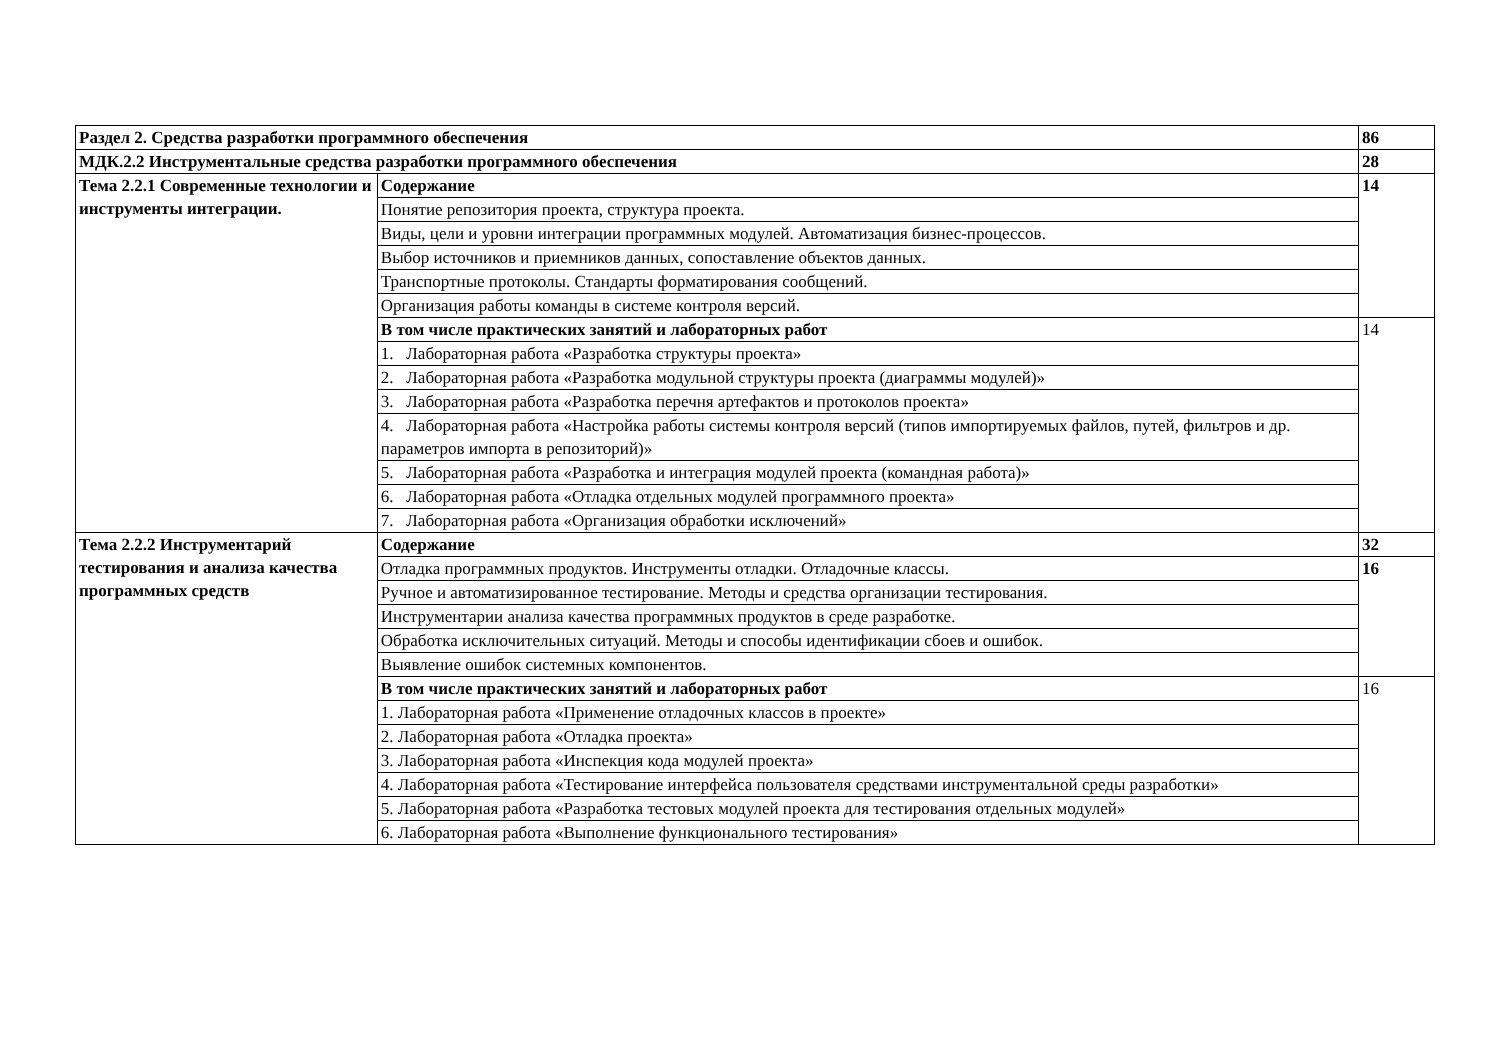| Раздел 2. Средства разработки программного обеспечения | | 86 |
| МДК.2.2 Инструментальные средства разработки программного обеспечения | | 28 |
| Тема 2.2.1 Современные технологии и инструменты интеграции. | Содержание | 14 |
| | Понятие репозитория проекта, структура проекта. | |
| | Виды, цели и уровни интеграции программных модулей. Автоматизация бизнес-процессов. | |
| | Выбор источников и приемников данных, сопоставление объектов данных. | |
| | Транспортные протоколы. Стандарты форматирования сообщений. | |
| | Организация работы команды в системе контроля версий. | |
| | В том числе практических занятий и лабораторных работ | 14 |
| | 1. Лабораторная работа «Разработка структуры проекта» | |
| | 2. Лабораторная работа «Разработка модульной структуры проекта (диаграммы модулей)» | |
| | 3. Лабораторная работа «Разработка перечня артефактов и протоколов проекта» | |
| | 4. Лабораторная работа «Настройка работы системы контроля версий (типов импортируемых файлов, путей, фильтров и др. параметров импорта в репозиторий)» | |
| | 5. Лабораторная работа «Разработка и интеграция модулей проекта (командная работа)» | |
| | 6. Лабораторная работа «Отладка отдельных модулей программного проекта» | |
| | 7. Лабораторная работа «Организация обработки исключений» | |
| Тема 2.2.2 Инструментарий тестирования и анализа качества программных средств | Содержание | 32 |
| | Отладка программных продуктов. Инструменты отладки. Отладочные классы. | 16 |
| | Ручное и автоматизированное тестирование. Методы и средства организации тестирования. | |
| | Инструментарии анализа качества программных продуктов в среде разработке. | |
| | Обработка исключительных ситуаций. Методы и способы идентификации сбоев и ошибок. | |
| | Выявление ошибок системных компонентов. | |
| | В том числе практических занятий и лабораторных работ | 16 |
| | 1. Лабораторная работа «Применение отладочных классов в проекте» | |
| | 2. Лабораторная работа «Отладка проекта» | |
| | 3. Лабораторная работа «Инспекция кода модулей проекта» | |
| | 4. Лабораторная работа «Тестирование интерфейса пользователя средствами инструментальной среды разработки» | |
| | 5. Лабораторная работа «Разработка тестовых модулей проекта для тестирования отдельных модулей» | |
| | 6. Лабораторная работа «Выполнение функционального тестирования» | |